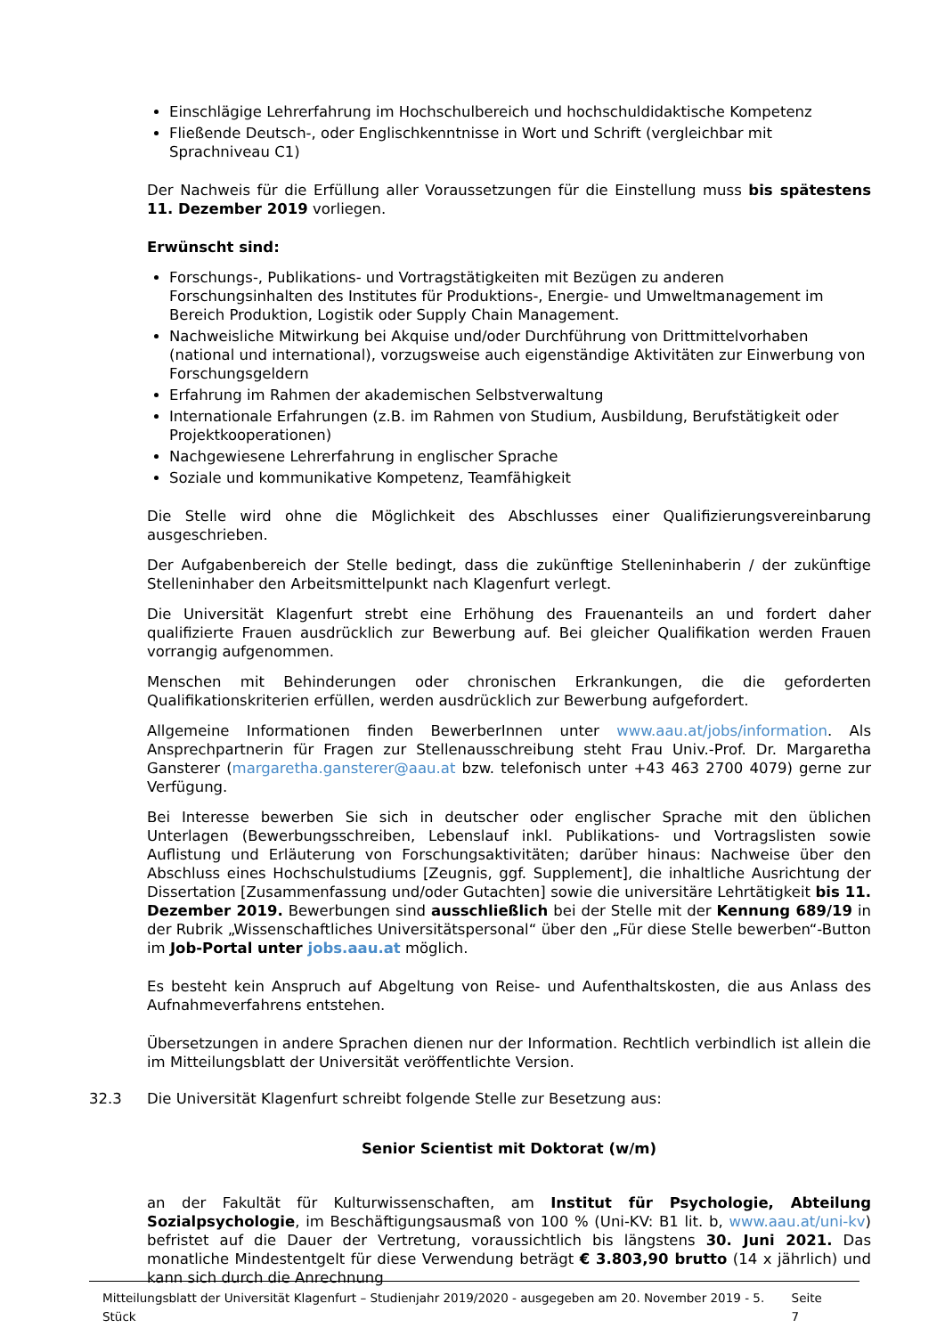Einschlägige Lehrerfahrung im Hochschulbereich und hochschuldidaktische Kompetenz
Fließende Deutsch-, oder Englischkenntnisse in Wort und Schrift (vergleichbar mit Sprachniveau C1)
Der Nachweis für die Erfüllung aller Voraussetzungen für die Einstellung muss bis spätestens 11. Dezember 2019 vorliegen.
Erwünscht sind:
Forschungs-, Publikations- und Vortragstätigkeiten mit Bezügen zu anderen Forschungsinhalten des Institutes für Produktions-, Energie- und Umweltmanagement im Bereich Produktion, Logistik oder Supply Chain Management.
Nachweisliche Mitwirkung bei Akquise und/oder Durchführung von Drittmittelvorhaben (national und international), vorzugsweise auch eigenständige Aktivitäten zur Einwerbung von Forschungsgeldern
Erfahrung im Rahmen der akademischen Selbstverwaltung
Internationale Erfahrungen (z.B. im Rahmen von Studium, Ausbildung, Berufstätigkeit oder Projektkooperationen)
Nachgewiesene Lehrerfahrung in englischer Sprache
Soziale und kommunikative Kompetenz, Teamfähigkeit
Die Stelle wird ohne die Möglichkeit des Abschlusses einer Qualifizierungsvereinbarung ausgeschrieben.
Der Aufgabenbereich der Stelle bedingt, dass die zukünftige Stelleninhaberin / der zukünftige Stelleninhaber den Arbeitsmittelpunkt nach Klagenfurt verlegt.
Die Universität Klagenfurt strebt eine Erhöhung des Frauenanteils an und fordert daher qualifizierte Frauen ausdrücklich zur Bewerbung auf. Bei gleicher Qualifikation werden Frauen vorrangig aufgenommen.
Menschen mit Behinderungen oder chronischen Erkrankungen, die die geforderten Qualifikationskriterien erfüllen, werden ausdrücklich zur Bewerbung aufgefordert.
Allgemeine Informationen finden BewerberInnen unter www.aau.at/jobs/information. Als Ansprechpartnerin für Fragen zur Stellenausschreibung steht Frau Univ.-Prof. Dr. Margaretha Gansterer (margaretha.gansterer@aau.at bzw. telefonisch unter +43 463 2700 4079) gerne zur Verfügung.
Bei Interesse bewerben Sie sich in deutscher oder englischer Sprache mit den üblichen Unterlagen (Bewerbungsschreiben, Lebenslauf inkl. Publikations- und Vortragslisten sowie Auflistung und Erläuterung von Forschungsaktivitäten; darüber hinaus: Nachweise über den Abschluss eines Hochschulstudiums [Zeugnis, ggf. Supplement], die inhaltliche Ausrichtung der Dissertation [Zusammenfassung und/oder Gutachten] sowie die universitäre Lehrtätigkeit bis 11. Dezember 2019. Bewerbungen sind ausschließlich bei der Stelle mit der Kennung 689/19 in der Rubrik „Wissenschaftliches Universitätspersonal“ über den „Für diese Stelle bewerben“-Button im Job-Portal unter jobs.aau.at möglich.
Es besteht kein Anspruch auf Abgeltung von Reise- und Aufenthaltskosten, die aus Anlass des Aufnahmeverfahrens entstehen.
Übersetzungen in andere Sprachen dienen nur der Information. Rechtlich verbindlich ist allein die im Mitteilungsblatt der Universität veröffentlichte Version.
32.3 Die Universität Klagenfurt schreibt folgende Stelle zur Besetzung aus:
Senior Scientist mit Doktorat (w/m)
an der Fakultät für Kulturwissenschaften, am Institut für Psychologie, Abteilung Sozialpsychologie, im Beschäftigungsausmaß von 100 % (Uni-KV: B1 lit. b, www.aau.at/uni-kv) befristet auf die Dauer der Vertretung, voraussichtlich bis längstens 30. Juni 2021. Das monatliche Mindestentgelt für diese Verwendung beträgt € 3.803,90 brutto (14 x jährlich) und kann sich durch die Anrechnung
Mitteilungsblatt der Universität Klagenfurt – Studienjahr 2019/2020 - ausgegeben am 20. November 2019 - 5. Stück Seite 7